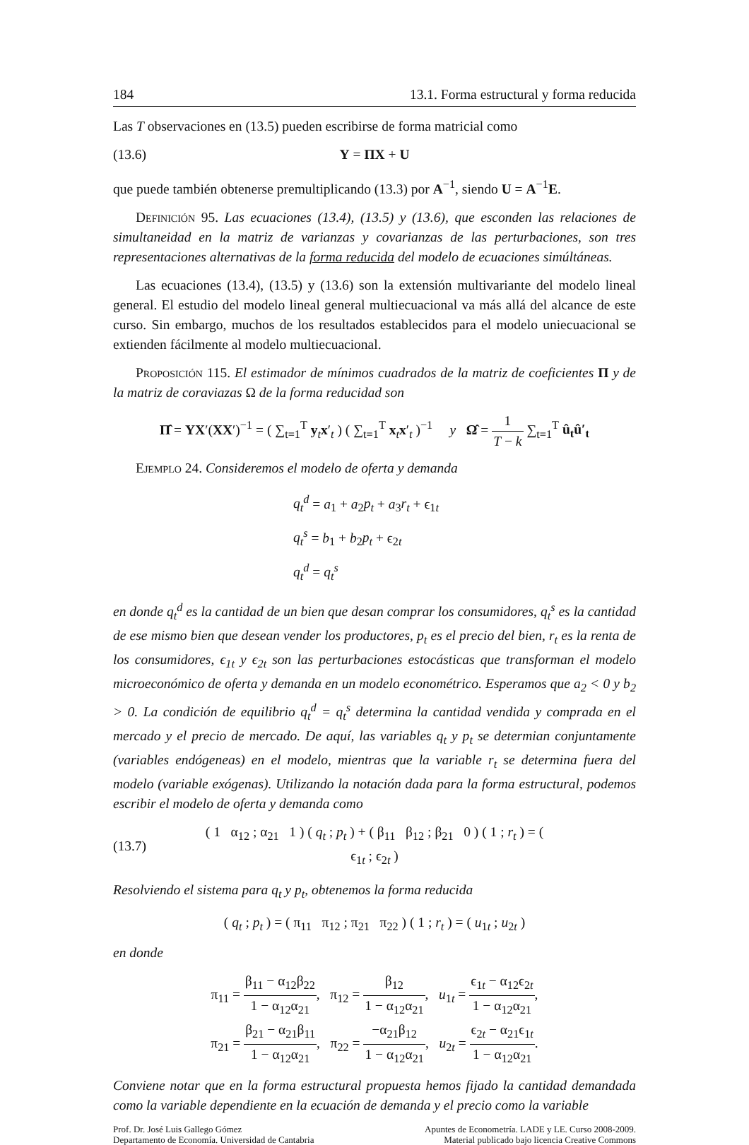184 13.1. Forma estructural y forma reducida
Las T observaciones en (13.5) pueden escribirse de forma matricial como
(13.6) Y = ΠX + U
que puede también obtenerse premultiplicando (13.3) por A<sup>−1</sup>, siendo U = A<sup>−1</sup>E.
Definición 95. Las ecuaciones (13.4), (13.5) y (13.6), que esconden las relaciones de simultaneidad en la matriz de varianzas y covarianzas de las perturbaciones, son tres representaciones alternativas de la forma reducida del modelo de ecuaciones simúltáneas.
Las ecuaciones (13.4), (13.5) y (13.6) son la extensión multivariante del modelo lineal general. El estudio del modelo lineal general multiecuacional va más allá del alcance de este curso. Sin embargo, muchos de los resultados establecidos para el modelo uniecuacional se extienden fácilmente al modelo multiecuacional.
Proposición 115. El estimador de mínimos cuadrados de la matriz de coeficientes Π y de la matriz de coraviazas Ω de la forma reducidad son
Π̂ = YX′(XX′)<sup>−1</sup> = ( ∑<sub>t=1</sub><sup>T</sup> y<sub>t</sub>x′<sub>t</sub> ) ( ∑<sub>t=1</sub><sup>T</sup> x<sub>t</sub>x′<sub>t</sub> )<sup>−1</sup> y Ω̂ = 1 T − k ∑<sub>t=1</sub><sup>T</sup> û<sub>t</sub>û′<sub>t</sub>
Ejemplo 24. Consideremos el modelo de oferta y demanda
q<sub>t</sub><sup>d</sup> = a<sub>1</sub> + a<sub>2</sub>p<sub>t</sub> + a<sub>3</sub>r<sub>t</sub> + ϵ<sub>1t</sub>
q<sub>t</sub><sup>s</sup> = b<sub>1</sub> + b<sub>2</sub>p<sub>t</sub> + ϵ<sub>2t</sub>
q<sub>t</sub><sup>d</sup> = q<sub>t</sub><sup>s</sup>
en donde q<sub>t</sub><sup>d</sup> es la cantidad de un bien que desan comprar los consumidores, q<sub>t</sub><sup>s</sup> es la cantidad de ese mismo bien que desean vender los productores, p<sub>t</sub> es el precio del bien, r<sub>t</sub> es la renta de los consumidores, ϵ<sub>1t</sub> y ϵ<sub>2t</sub> son las perturbaciones estocásticas que transforman el modelo microeconómico de oferta y demanda en un modelo econométrico. Esperamos que a<sub>2</sub> < 0 y b<sub>2</sub> > 0. La condición de equilibrio q<sub>t</sub><sup>d</sup> = q<sub>t</sub><sup>s</sup> determina la cantidad vendida y comprada en el mercado y el precio de mercado. De aquí, las variables q<sub>t</sub> y p<sub>t</sub> se determian conjuntamente (variables endógeneas) en el modelo, mientras que la variable r<sub>t</sub> se determina fuera del modelo (variable exógenas). Utilizando la notación dada para la forma estructural, podemos escribir el modelo de oferta y demanda como
(13.7) ( 1 α<sub>12</sub> ; α<sub>21</sub> 1 ) ( q<sub>t</sub> ; p<sub>t</sub> ) + ( β<sub>11</sub> β<sub>12</sub> ; β<sub>21</sub> 0 ) ( 1 ; r<sub>t</sub> ) = ( ϵ<sub>1t</sub> ; ϵ<sub>2t</sub> )
Resolviendo el sistema para q<sub>t</sub> y p<sub>t</sub>, obtenemos la forma reducida
( q<sub>t</sub> ; p<sub>t</sub> ) = ( π<sub>11</sub> π<sub>12</sub> ; π<sub>21</sub> π<sub>22</sub> ) ( 1 ; r<sub>t</sub> ) = ( u<sub>1t</sub> ; u<sub>2t</sub> )
en donde
π<sub>11</sub> = β<sub>11</sub> − α<sub>12</sub>β<sub>22</sub> 1 − α<sub>12</sub>α<sub>21</sub>, π<sub>12</sub> = β<sub>12</sub> 1 − α<sub>12</sub>α<sub>21</sub>, u<sub>1t</sub> = ϵ<sub>1t</sub> − α<sub>12</sub>ϵ<sub>2t</sub> 1 − α<sub>12</sub>α<sub>21</sub>,
π<sub>21</sub> = β<sub>21</sub> − α<sub>21</sub>β<sub>11</sub> 1 − α<sub>12</sub>α<sub>21</sub>, π<sub>22</sub> = −α<sub>21</sub>β<sub>12</sub> 1 − α<sub>12</sub>α<sub>21</sub>, u<sub>2t</sub> = ϵ<sub>2t</sub> − α<sub>21</sub>ϵ<sub>1t</sub> 1 − α<sub>12</sub>α<sub>21</sub>.
Conviene notar que en la forma estructural propuesta hemos fijado la cantidad demandada como la variable dependiente en la ecuación de demanda y el precio como la variable
Prof. Dr. José Luis Gallego Gómez
Departamento de Economía. Universidad de Cantabria
Apuntes de Econometría. LADE y LE. Curso 2008-2009.
Material publicado bajo licencia Creative Commons